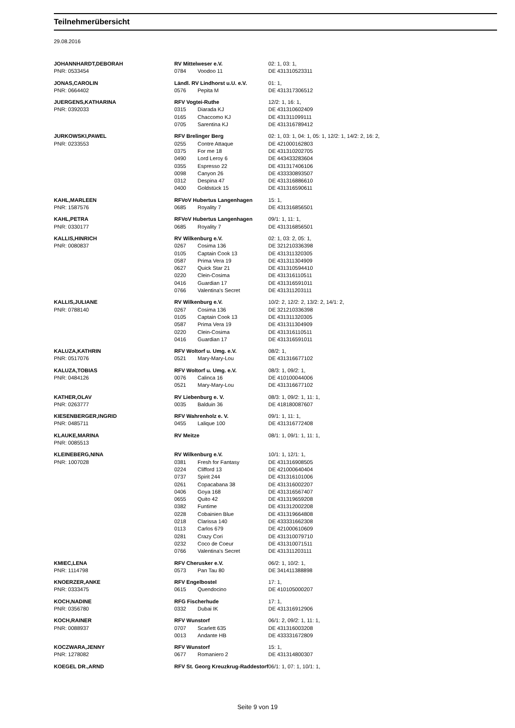Teilnehmerübersicht
29.08.2016
| JOHANNHARDT,DEBORAH | RV Mittelweser e.V. | | 02: 1, 03: 1, |
| PNR: 0533454 | 0784 | Voodoo 11 | DE 431310523311 |
| JONAS,CAROLIN | Ländl. RV Lindhorst u.U. e.V. | | 01: 1, |
| PNR: 0664402 | 0576 | Pepita M | DE 431317306512 |
| JUERGENS,KATHARINA | RFV Vogtei-Ruthe | | 12/2: 1, 16: 1, |
| PNR: 0392033 | 0315 | Diarada KJ | DE 431310602409 |
| | 0165 | Chaccomo KJ | DE 431311099111 |
| | 0705 | Sarentina KJ | DE 431316789412 |
| JURKOWSKI,PAWEL | RFV Brelinger Berg | | 02: 1, 03: 1, 04: 1, 05: 1, 12/2: 1, 14/2: 2, 16: 2, |
| PNR: 0233553 | 0255 | Contre Attaque | DE 421000162803 |
| | 0375 | For me 18 | DE 431310202705 |
| | 0490 | Lord Leroy 6 | DE 443433283604 |
| | 0355 | Espresso 22 | DE 431317406106 |
| | 0098 | Canyon 26 | DE 433330893507 |
| | 0312 | Despina 47 | DE 431316886610 |
| | 0400 | Goldstück 15 | DE 431316590611 |
| KAHL,MARLEEN | RFVoV Hubertus Langenhagen | | 15: 1, |
| PNR: 1587576 | 0685 | Royality 7 | DE 431316856501 |
| KAHL,PETRA | RFVoV Hubertus Langenhagen | | 09/1: 1, 11: 1, |
| PNR: 0330177 | 0685 | Royality 7 | DE 431316856501 |
| KALLIS,HINRICH | RV Wilkenburg e.V. | | 02: 1, 03: 2, 05: 1, |
| PNR: 0080837 | 0267 | Cosima 136 | DE 321210336398 |
| | 0105 | Captain Cook 13 | DE 431311320305 |
| | 0587 | Prima Vera 19 | DE 431311304909 |
| | 0627 | Quick Star 21 | DE 431310594410 |
| | 0220 | Clein-Cosima | DE 431316110511 |
| | 0416 | Guardian 17 | DE 431316591011 |
| | 0766 | Valentina's Secret | DE 431311203111 |
| KALLIS,JULIANE | RV Wilkenburg e.V. | | 10/2: 2, 12/2: 2, 13/2: 2, 14/1: 2, |
| PNR: 0788140 | 0267 | Cosima 136 | DE 321210336398 |
| | 0105 | Captain Cook 13 | DE 431311320305 |
| | 0587 | Prima Vera 19 | DE 431311304909 |
| | 0220 | Clein-Cosima | DE 431316110511 |
| | 0416 | Guardian 17 | DE 431316591011 |
| KALUZA,KATHRIN | RFV Woltorf u. Umg. e.V. | | 08/2: 1, |
| PNR: 0517076 | 0521 | Mary-Mary-Lou | DE 431316677102 |
| KALUZA,TOBIAS | RFV Woltorf u. Umg. e.V. | | 08/3: 1, 09/2: 1, |
| PNR: 0484126 | 0076 | Calinca 16 | DE 410100044006 |
| | 0521 | Mary-Mary-Lou | DE 431316677102 |
| KATHER,OLAV | RV Liebenburg e. V. | | 08/3: 1, 09/2: 1, 11: 1, |
| PNR: 0263777 | 0035 | Balduin 36 | DE 418180087607 |
| KIESENBERGER,INGRID | RFV Wahrenholz e. V. | | 09/1: 1, 11: 1, |
| PNR: 0485711 | 0455 | Lalique 100 | DE 431316772408 |
| KLAUKE,MARINA | RV Meitze | | 08/1: 1, 09/1: 1, 11: 1, |
| PNR: 0085513 | | | |
| KLEINEBERG,NINA | RV Wilkenburg e.V. | | 10/1: 1, 12/1: 1, |
| PNR: 1007028 | 0381 | Fresh for Fantasy | DE 431316908505 |
| | 0224 | Clifford 13 | DE 421000640404 |
| | 0737 | Spirit 244 | DE 431316101006 |
| | 0261 | Copacabana 38 | DE 431316002207 |
| | 0406 | Goya 168 | DE 431316567407 |
| | 0655 | Quito 42 | DE 431319659208 |
| | 0382 | Funtime | DE 431312002208 |
| | 0228 | Cobainien Blue | DE 431319664808 |
| | 0218 | Clarissa 140 | DE 433331662308 |
| | 0113 | Carlos 679 | DE 421000610609 |
| | 0281 | Crazy Cori | DE 431310079710 |
| | 0232 | Coco de Coeur | DE 431310071511 |
| | 0766 | Valentina's Secret | DE 431311203111 |
| KMIEC,LENA | RFV Cherusker e.V. | | 06/2: 1, 10/2: 1, |
| PNR: 1114798 | 0573 | Pan Tau 80 | DE 341411388898 |
| KNOERZER,ANKE | RFV Engelbostel | | 17: 1, |
| PNR: 0333475 | 0615 | Quendocino | DE 410105000207 |
| KOCH,NADINE | RFG Fischerhude | | 17: 1, |
| PNR: 0356780 | 0332 | Dubai IK | DE 431316912906 |
| KOCH,RAINER | RFV Wunstorf | | 06/1: 2, 09/2: 1, 11: 1, |
| PNR: 0088937 | 0707 | Scarlett 635 | DE 431316003208 |
| | 0013 | Andante HB | DE 433331672809 |
| KOCZWARA,JENNY | RFV Wunstorf | | 15: 1, |
| PNR: 1278082 | 0677 | Romaniero 2 | DE 431314800307 |
| KOEGEL DR.,ARND | RFV St. Georg Kreuzkrug-Raddestorf | | 06/1: 1, 07: 1, 10/1: 1, |
Seite 9 von 19